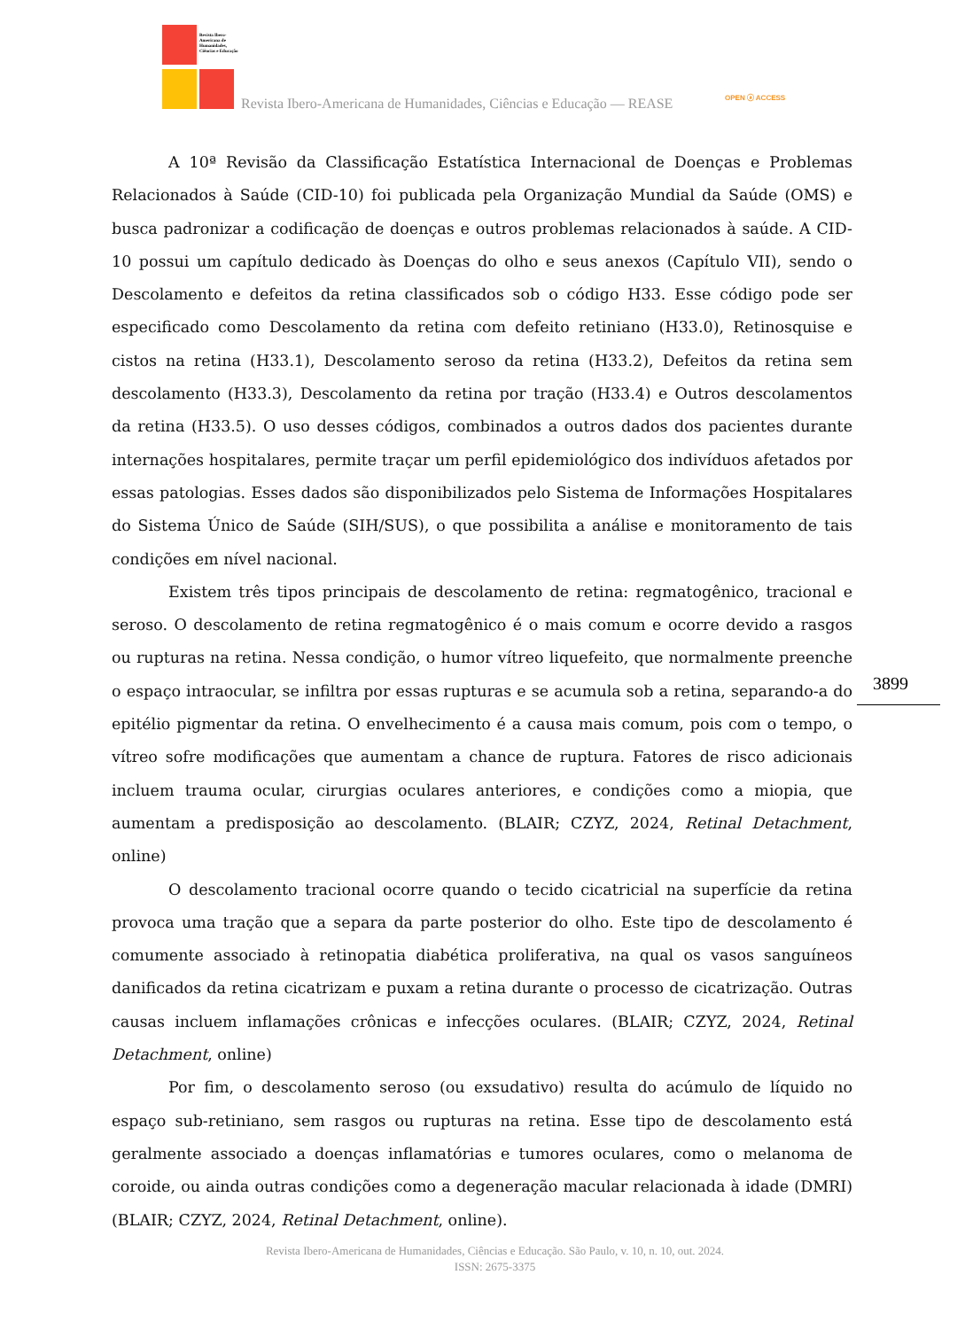Revista Ibero-Americana de Humanidades, Ciências e Educação
Revista Ibero-Americana de Humanidades, Ciências e Educação — REASE
OPEN ⓐ ACCESS
A 10ª Revisão da Classificação Estatística Internacional de Doenças e Problemas Relacionados à Saúde (CID-10) foi publicada pela Organização Mundial da Saúde (OMS) e busca padronizar a codificação de doenças e outros problemas relacionados à saúde. A CID-10 possui um capítulo dedicado às Doenças do olho e seus anexos (Capítulo VII), sendo o Descolamento e defeitos da retina classificados sob o código H33. Esse código pode ser especificado como Descolamento da retina com defeito retiniano (H33.0), Retinosquise e cistos na retina (H33.1), Descolamento seroso da retina (H33.2), Defeitos da retina sem descolamento (H33.3), Descolamento da retina por tração (H33.4) e Outros descolamentos da retina (H33.5). O uso desses códigos, combinados a outros dados dos pacientes durante internações hospitalares, permite traçar um perfil epidemiológico dos indivíduos afetados por essas patologias. Esses dados são disponibilizados pelo Sistema de Informações Hospitalares do Sistema Único de Saúde (SIH/SUS), o que possibilita a análise e monitoramento de tais condições em nível nacional.
Existem três tipos principais de descolamento de retina: regmatogênico, tracional e seroso. O descolamento de retina regmatogênico é o mais comum e ocorre devido a rasgos ou rupturas na retina. Nessa condição, o humor vítreo liquefeito, que normalmente preenche o espaço intraocular, se infiltra por essas rupturas e se acumula sob a retina, separando-a do epitélio pigmentar da retina. O envelhecimento é a causa mais comum, pois com o tempo, o vítreo sofre modificações que aumentam a chance de ruptura. Fatores de risco adicionais incluem trauma ocular, cirurgias oculares anteriores, e condições como a miopia, que aumentam a predisposição ao descolamento. (BLAIR; CZYZ, 2024, Retinal Detachment, online)
O descolamento tracional ocorre quando o tecido cicatricial na superfície da retina provoca uma tração que a separa da parte posterior do olho. Este tipo de descolamento é comumente associado à retinopatia diabética proliferativa, na qual os vasos sanguíneos danificados da retina cicatrizam e puxam a retina durante o processo de cicatrização. Outras causas incluem inflamações crônicas e infecções oculares. (BLAIR; CZYZ, 2024, Retinal Detachment, online)
Por fim, o descolamento seroso (ou exsudativo) resulta do acúmulo de líquido no espaço sub-retiniano, sem rasgos ou rupturas na retina. Esse tipo de descolamento está geralmente associado a doenças inflamatórias e tumores oculares, como o melanoma de coroide, ou ainda outras condições como a degeneração macular relacionada à idade (DMRI) (BLAIR; CZYZ, 2024, Retinal Detachment, online).
3899
Revista Ibero-Americana de Humanidades, Ciências e Educação. São Paulo, v. 10, n. 10, out. 2024.
ISSN: 2675-3375